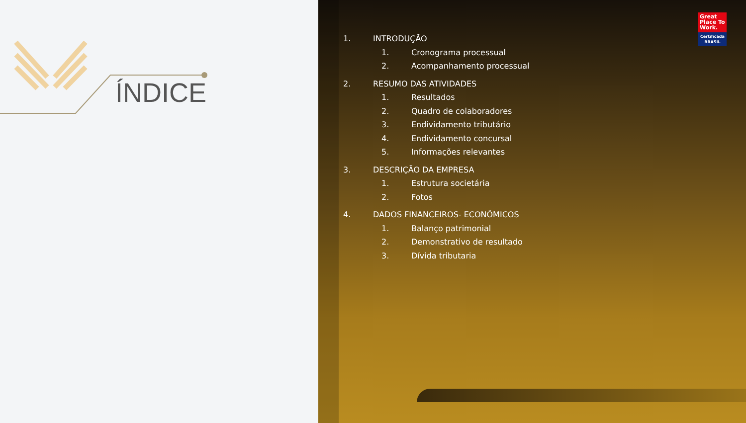ÍNDICE
Great Place To Work.
Certificada
BRASIL
1. INTRODUÇÃO
1. Cronograma processual
2. Acompanhamento processual
2. RESUMO DAS ATIVIDADES
1. Resultados
2. Quadro de colaboradores
3. Endividamento tributário
4. Endividamento concursal
5. Informações relevantes
3. DESCRIÇÃO DA EMPRESA
1. Estrutura societária
2. Fotos
4. DADOS FINANCEIROS- ECONÔMICOS
1. Balanço patrimonial
2. Demonstrativo de resultado
3. Dívida tributaria